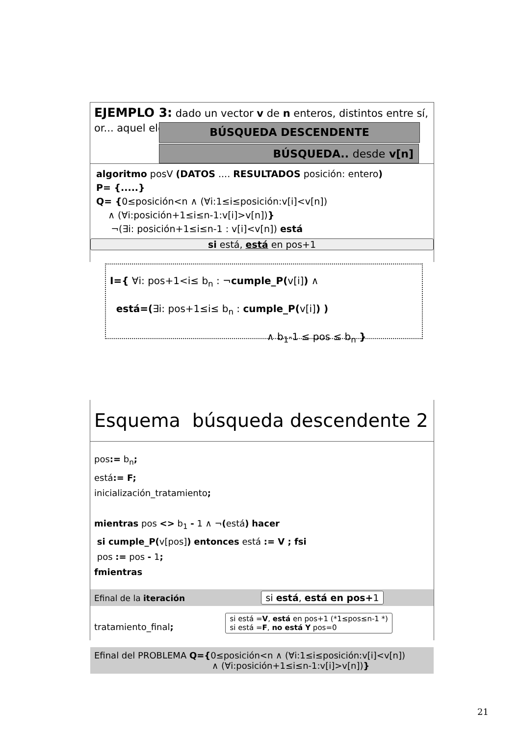EJEMPLO 3: dado un vector v de n enteros, distintos entre sí, or... aquel eleme... una ordena...
BÚSQUEDA DESCENDENTE
BÚSQUEDA.. desde v[n]
algoritmo posV (DATOS .... RESULTADOS posición: entero)
P= {.....}
Q= {0≤posición<n ∧ (∀i:1≤i≤posición:v[i]<v[n])
∧ (∀i:posición+1≤i≤n-1:v[i]>v[n])}
¬(∃i: posición+1≤i≤n-1 : v[i]<v[n]) está
si está, está en pos+1
I={ ∀i: pos+1<i≤ b<sub>n</sub> : ¬cumple_P(v[i]) ∧
está=(∃i: pos+1≤i≤ b<sub>n</sub> : cumple_P(v[i]) )
∧ b<sub>1</sub>-1 ≤ pos ≤ b<sub>n</sub> }
Esquema búsqueda descendente 2
pos:= b<sub>n</sub>;
está:= F;
inicialización_tratamiento;
mientras pos <> b<sub>1</sub> - 1 ∧ ¬(está) hacer
si cumple_P(v[pos]) entonces está := V ; fsi
pos := pos - 1;
fmientras
Efinal de la iteración si está, está en pos+1
tratamiento_final; si está =V, está en pos+1 (*1≤pos≤n-1 *)
si está =F, no está Y pos=0
Efinal del PROBLEMA Q={0≤posición<n ∧ (∀i:1≤i≤posición:v[i]<v[n])
∧ (∀i:posición+1≤i≤n-1:v[i]>v[n])}
21